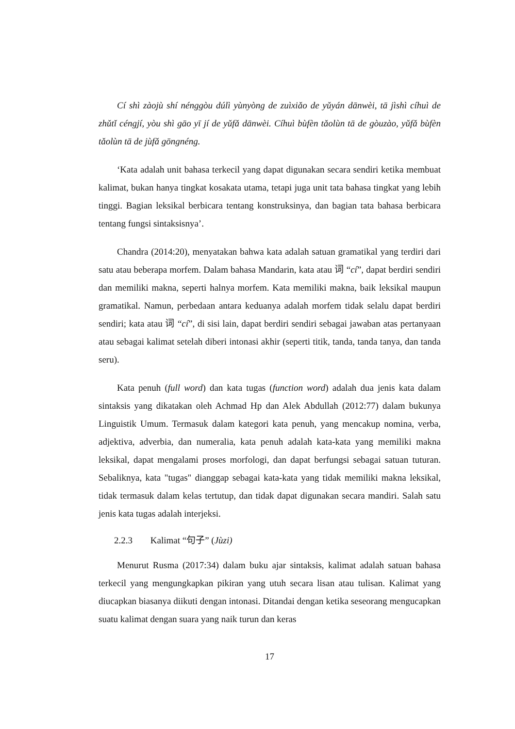Cí shì zàojù shí nénggòu dúlì yùnyòng de zuìxiǎo de yǔyán dānwèi, tā jìshì cíhuì de zhǔtǐ céngjí, yòu shì gāo yī jí de yǔfǎ dānwèi. Cíhuì bùfèn tǎolùn tā de gòuzào, yǔfǎ bùfèn tǎolùn tā de jùfǎ gōngnéng.
‘Kata adalah unit bahasa terkecil yang dapat digunakan secara sendiri ketika membuat kalimat, bukan hanya tingkat kosakata utama, tetapi juga unit tata bahasa tingkat yang lebih tinggi. Bagian leksikal berbicara tentang konstruksinya, dan bagian tata bahasa berbicara tentang fungsi sintaksisnya’.
Chandra (2014:20), menyatakan bahwa kata adalah satuan gramatikal yang terdiri dari satu atau beberapa morfem. Dalam bahasa Mandarin, kata atau 词 “cí”, dapat berdiri sendiri dan memiliki makna, seperti halnya morfem. Kata memiliki makna, baik leksikal maupun gramatikal. Namun, perbedaan antara keduanya adalah morfem tidak selalu dapat berdiri sendiri; kata atau 词 “cí”, di sisi lain, dapat berdiri sendiri sebagai jawaban atas pertanyaan atau sebagai kalimat setelah diberi intonasi akhir (seperti titik, tanda, tanda tanya, dan tanda seru).
Kata penuh (full word) dan kata tugas (function word) adalah dua jenis kata dalam sintaksis yang dikatakan oleh Achmad Hp dan Alek Abdullah (2012:77) dalam bukunya Linguistik Umum. Termasuk dalam kategori kata penuh, yang mencakup nomina, verba, adjektiva, adverbia, dan numeralia, kata penuh adalah kata-kata yang memiliki makna leksikal, dapat mengalami proses morfologi, dan dapat berfungsi sebagai satuan tuturan. Sebaliknya, kata "tugas" dianggap sebagai kata-kata yang tidak memiliki makna leksikal, tidak termasuk dalam kelas tertutup, dan tidak dapat digunakan secara mandiri. Salah satu jenis kata tugas adalah interjeksi.
2.2.3 Kalimat “句子” (Jùzi)
Menurut Rusma (2017:34) dalam buku ajar sintaksis, kalimat adalah satuan bahasa terkecil yang mengungkapkan pikiran yang utuh secara lisan atau tulisan. Kalimat yang diucapkan biasanya diikuti dengan intonasi. Ditandai dengan ketika seseorang mengucapkan suatu kalimat dengan suara yang naik turun dan keras
17